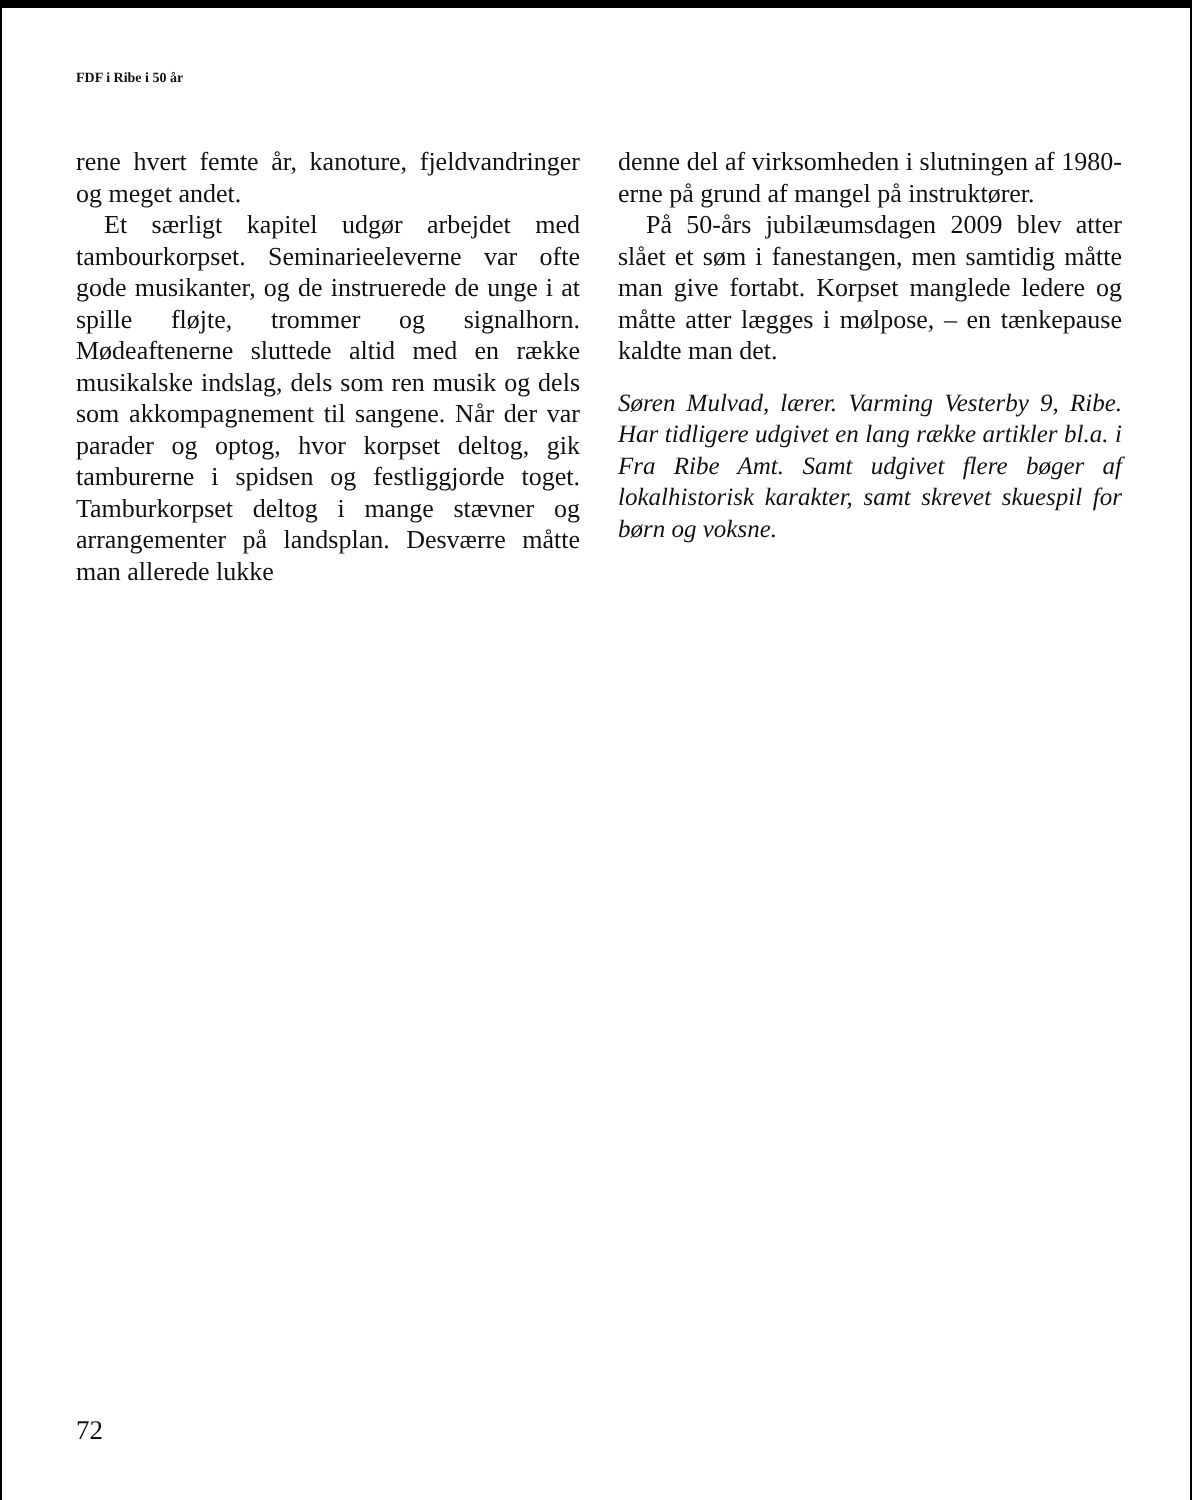FDF i Ribe i 50 år
rene hvert femte år, kanoture, fjeldvandringer og meget andet.
Et særligt kapitel udgør arbejdet med tambourkorpset. Seminarieeleverne var ofte gode musikanter, og de instruerede de unge i at spille fløjte, trommer og signalhorn. Mødeaftenerne sluttede altid med en række musikalske indslag, dels som ren musik og dels som akkompagnement til sangene. Når der var parader og optog, hvor korpset deltog, gik tamburerne i spidsen og festliggjorde toget. Tamburkorpset deltog i mange stævner og arrangementer på landsplan. Desværre måtte man allerede lukke
denne del af virksomheden i slutningen af 1980-erne på grund af mangel på instruktører.
På 50-års jubilæumsdagen 2009 blev atter slået et søm i fanestangen, men samtidig måtte man give fortabt. Korpset manglede ledere og måtte atter lægges i mølpose, – en tænkepause kaldte man det.
Søren Mulvad, lærer. Varming Vesterby 9, Ribe. Har tidligere udgivet en lang række artikler bl.a. i Fra Ribe Amt. Samt udgivet flere bøger af lokalhistorisk karakter, samt skrevet skuespil for børn og voksne.
72